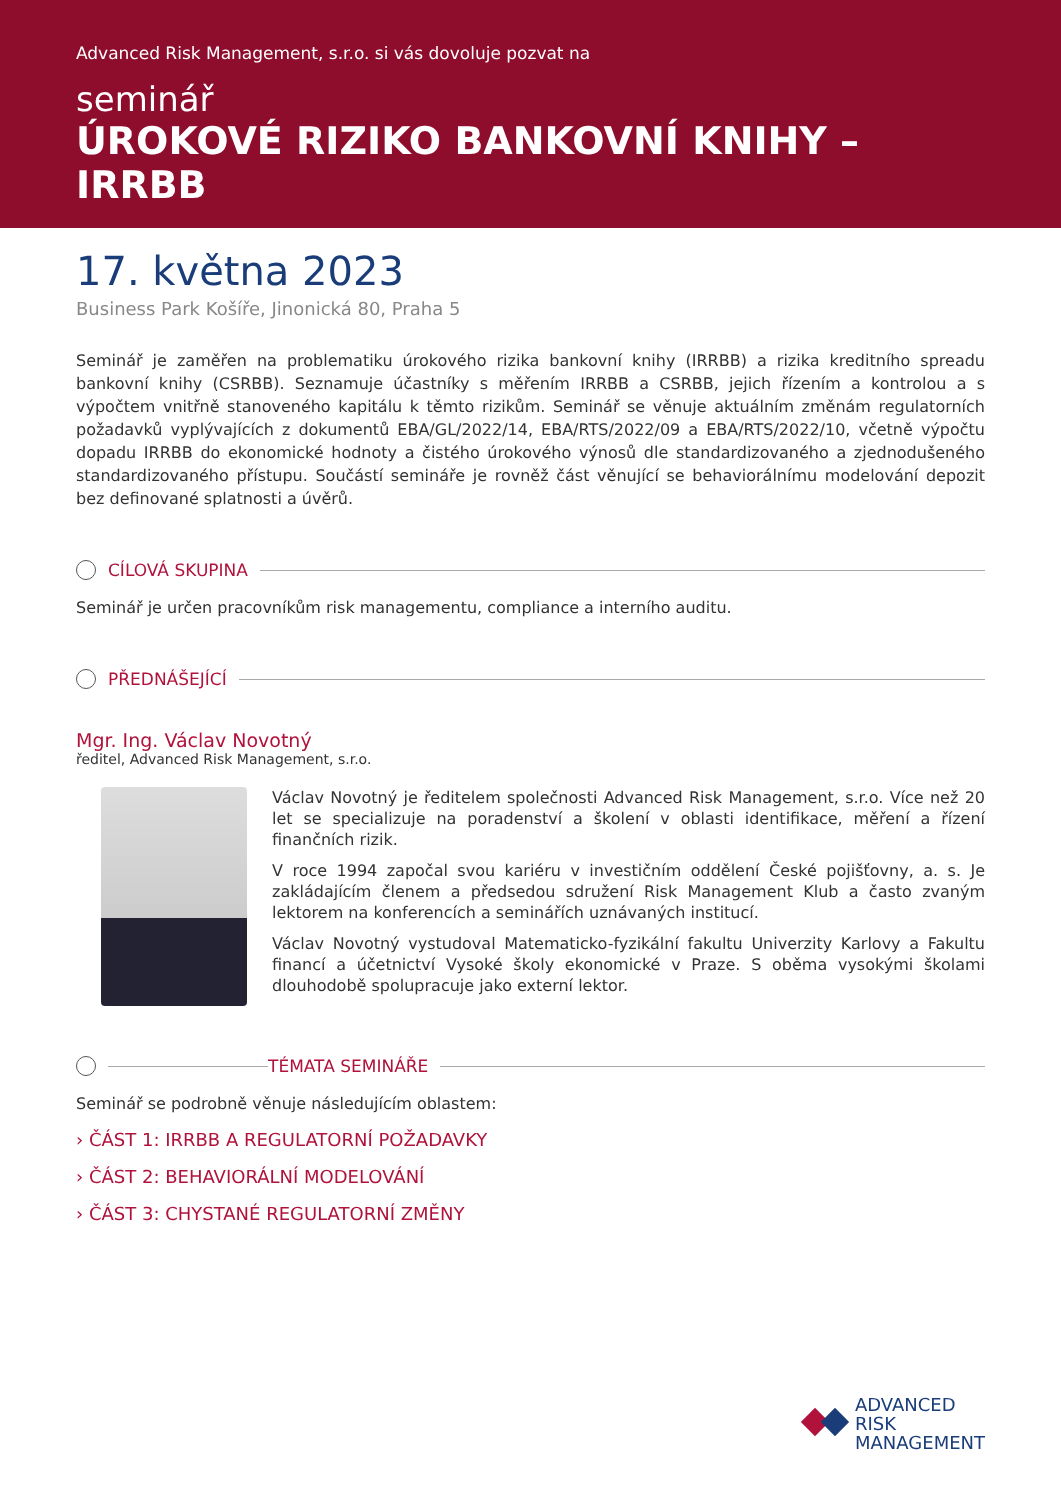Advanced Risk Management, s.r.o. si vás dovoluje pozvat na
seminář
ÚROKOVÉ RIZIKO BANKOVNÍ KNIHY – IRRBB
17. května 2023
Business Park Košíře, Jinonická 80, Praha 5
Seminář je zaměřen na problematiku úrokového rizika bankovní knihy (IRRBB) a rizika kreditního spreadu bankovní knihy (CSRBB). Seznamuje účastníky s měřením IRRBB a CSRBB, jejich řízením a kontrolou a s výpočtem vnitřně stanoveného kapitálu k těmto rizikům. Seminář se věnuje aktuálním změnám regulatorních požadavků vyplývají­cích z dokumentů EBA/GL/2022/14, EBA/RTS/2022/09 a EBA/RTS/2022/10, včetně výpočtu dopadu IRRBB do ekonomické hodnoty a čistého úrokového výnosů dle standardizovaného a zjednodušeného standardizovaného přístupu. Součástí semináře je rovněž část věnující se behaviorálnímu modelování depozit bez definované splatnosti a úvěrů.
CÍLOVÁ SKUPINA
Seminář je určen pracovníkům risk managementu, compliance a interního auditu.
PŘEDNÁŠEJÍCÍ
Mgr. Ing. Václav Novotný
ředitel, Advanced Risk Management, s.r.o.
Václav Novotný je ředitelem společnosti Advanced Risk Management, s.r.o. Více než 20 let se specializuje na poradenství a školení v oblasti identifikace, měření a řízení finančních rizik.
V roce 1994 započal svou kariéru v investičním oddělení České pojišťovny, a. s. Je zakládajícím členem a předsedou sdružení Risk Management Klub a často zvaným lektorem na konferencích a seminářích uznávaných institucí.
Václav Novotný vystudoval Matematicko-fyzikální fakultu Univerzity Karlovy a Fakultu financí a účetnictví Vysoké školy ekonomické v Praze. S oběma vysokými školami dlouhodobě spolupracuje jako externí lektor.
TÉMATA SEMINÁŘE
Seminář se podrobně věnuje následujícím oblastem:
› ČÁST 1: IRRBB A REGULATORNÍ POŽADAVKY
› ČÁST 2: BEHAVIORÁLNÍ MODELOVÁNÍ
› ČÁST 3: CHYSTANÉ REGULATORNÍ ZMĚNY
ADVANCED
RISK
MANAGEMENT